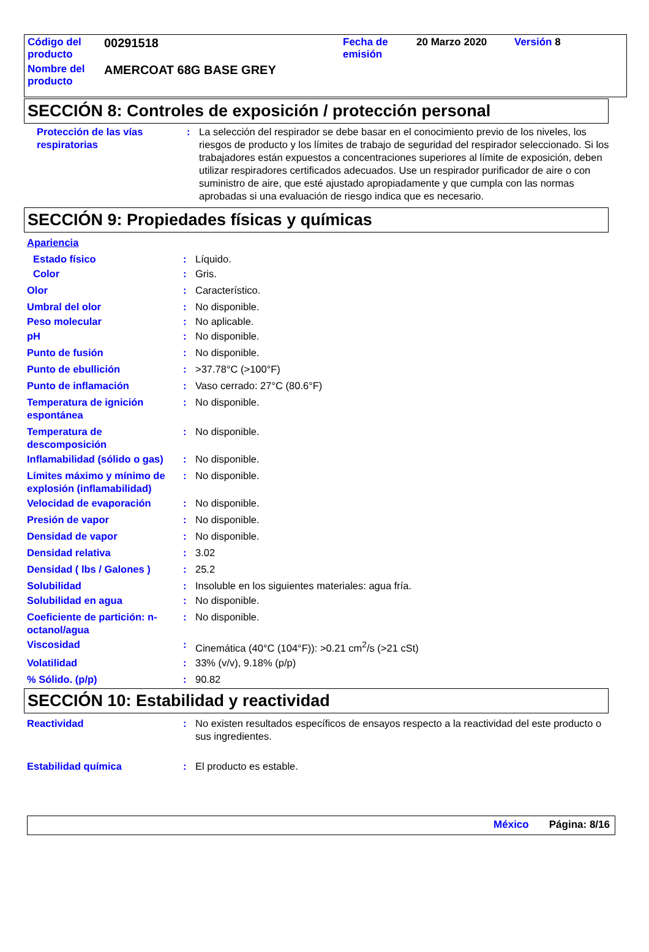| Código del producto | 00291518 | Fecha de emisión | 20 Marzo 2020 | Versión 8 |
| Nombre del producto | AMERCOAT 68G BASE GREY | | | |
SECCIÓN 8: Controles de exposición / protección personal
Protección de las vías respiratorias
: La selección del respirador se debe basar en el conocimiento previo de los niveles, los riesgos de producto y los límites de trabajo de seguridad del respirador seleccionado. Si los trabajadores están expuestos a concentraciones superiores al límite de exposición, deben utilizar respiradores certificados adecuados. Use un respirador purificador de aire o con suministro de aire, que esté ajustado apropiadamente y que cumpla con las normas aprobadas si una evaluación de riesgo indica que es necesario.
SECCIÓN 9: Propiedades físicas y químicas
Apariencia
Estado físico : Líquido.
Color : Gris.
Olor : Característico.
Umbral del olor : No disponible.
Peso molecular : No aplicable.
pH : No disponible.
Punto de fusión : No disponible.
Punto de ebullición : >37.78°C (>100°F)
Punto de inflamación : Vaso cerrado: 27°C (80.6°F)
Temperatura de ignición espontánea
: No disponible.
Temperatura de descomposición
: No disponible.
Inflamabilidad (sólido o gas)
: No disponible.
Límites máximo y mínimo de explosión (inflamabilidad)
: No disponible.
Velocidad de evaporación : No disponible.
Presión de vapor : No disponible.
Densidad de vapor : No disponible.
Densidad relativa : 3.02
Densidad ( lbs / Galones )
: 25.2
Solubilidad : Insoluble en los siguientes materiales: agua fría.
Solubilidad en agua : No disponible.
Coeficiente de partición: n-octanol/agua
: No disponible.
Viscosidad : Cinemática (40°C (104°F)): >0.21 cm<sup>2</sup>/s (>21 cSt)
Volatilidad : 33% (v/v), 9.18% (p/p)
% Sólido. (p/p) : 90.82
SECCIÓN 10: Estabilidad y reactividad
Reactividad : No existen resultados específicos de ensayos respecto a la reactividad del este producto o sus ingredientes.
Estabilidad química : El producto es estable.
México Página: 8/16